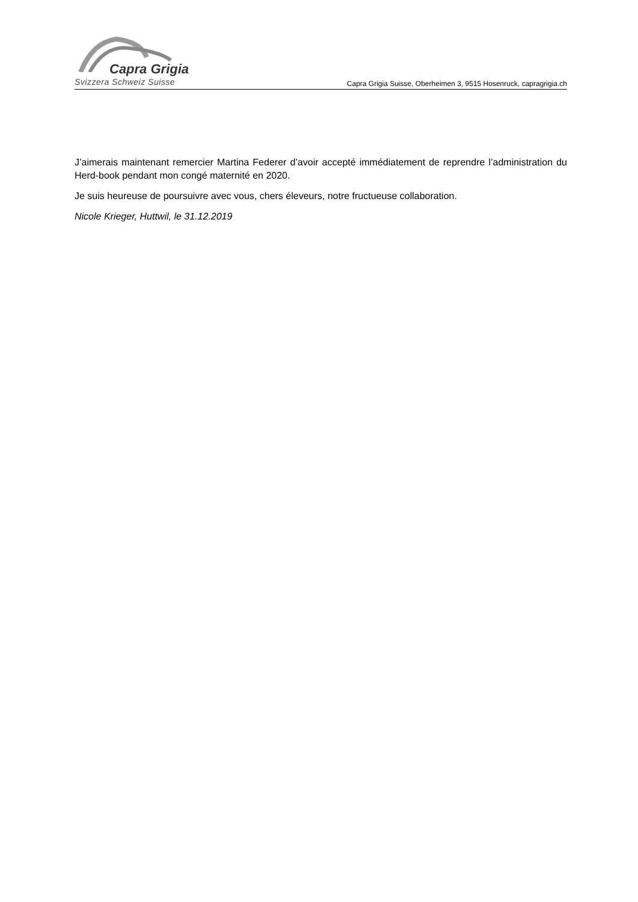Capra Grigia
Svizzera Schweiz Suisse
Capra Grigia Suisse, Oberheimen 3, 9515 Hosenruck, capragrigia.ch
J’aimerais maintenant remercier Martina Federer d’avoir accepté immédiatement de reprendre l’administration du Herd-book pendant mon congé maternité en 2020.
Je suis heureuse de poursuivre avec vous, chers éleveurs, notre fructueuse collaboration.
Nicole Krieger, Huttwil, le 31.12.2019